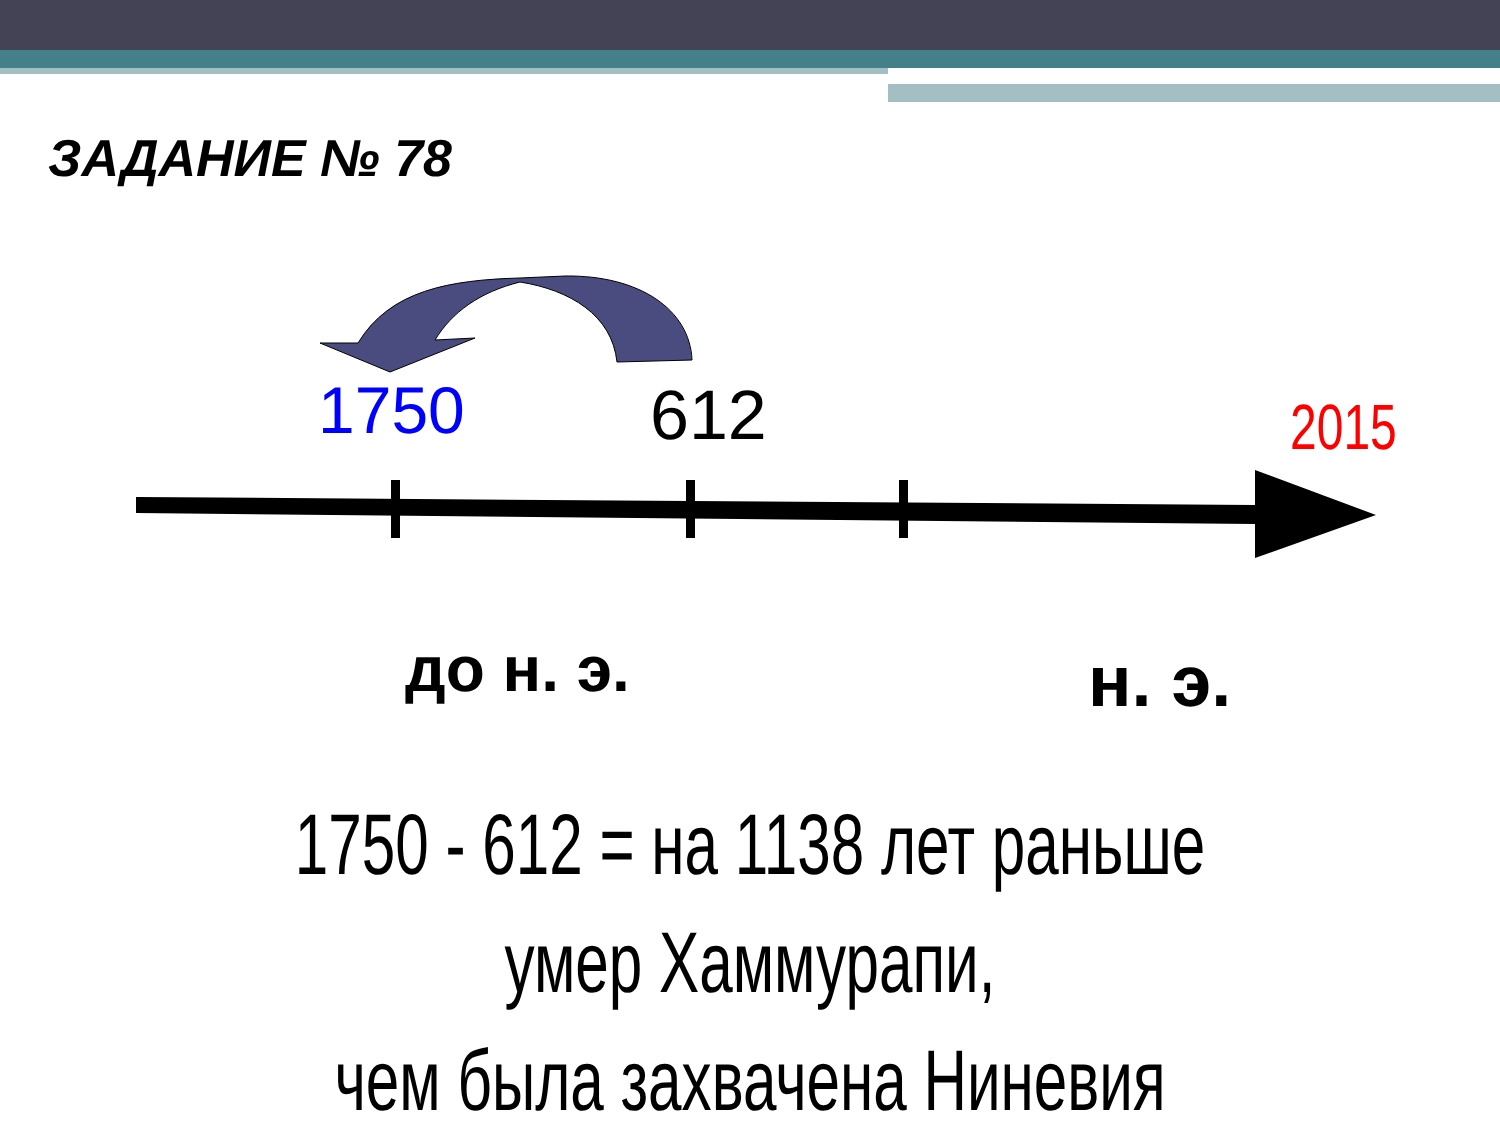ЗАДАНИЕ № 78
1750 612 2015
до н. э. н. э.
1750 - 612 = на 1138 лет раньше умер Хаммурапи,
чем была захвачена Ниневия